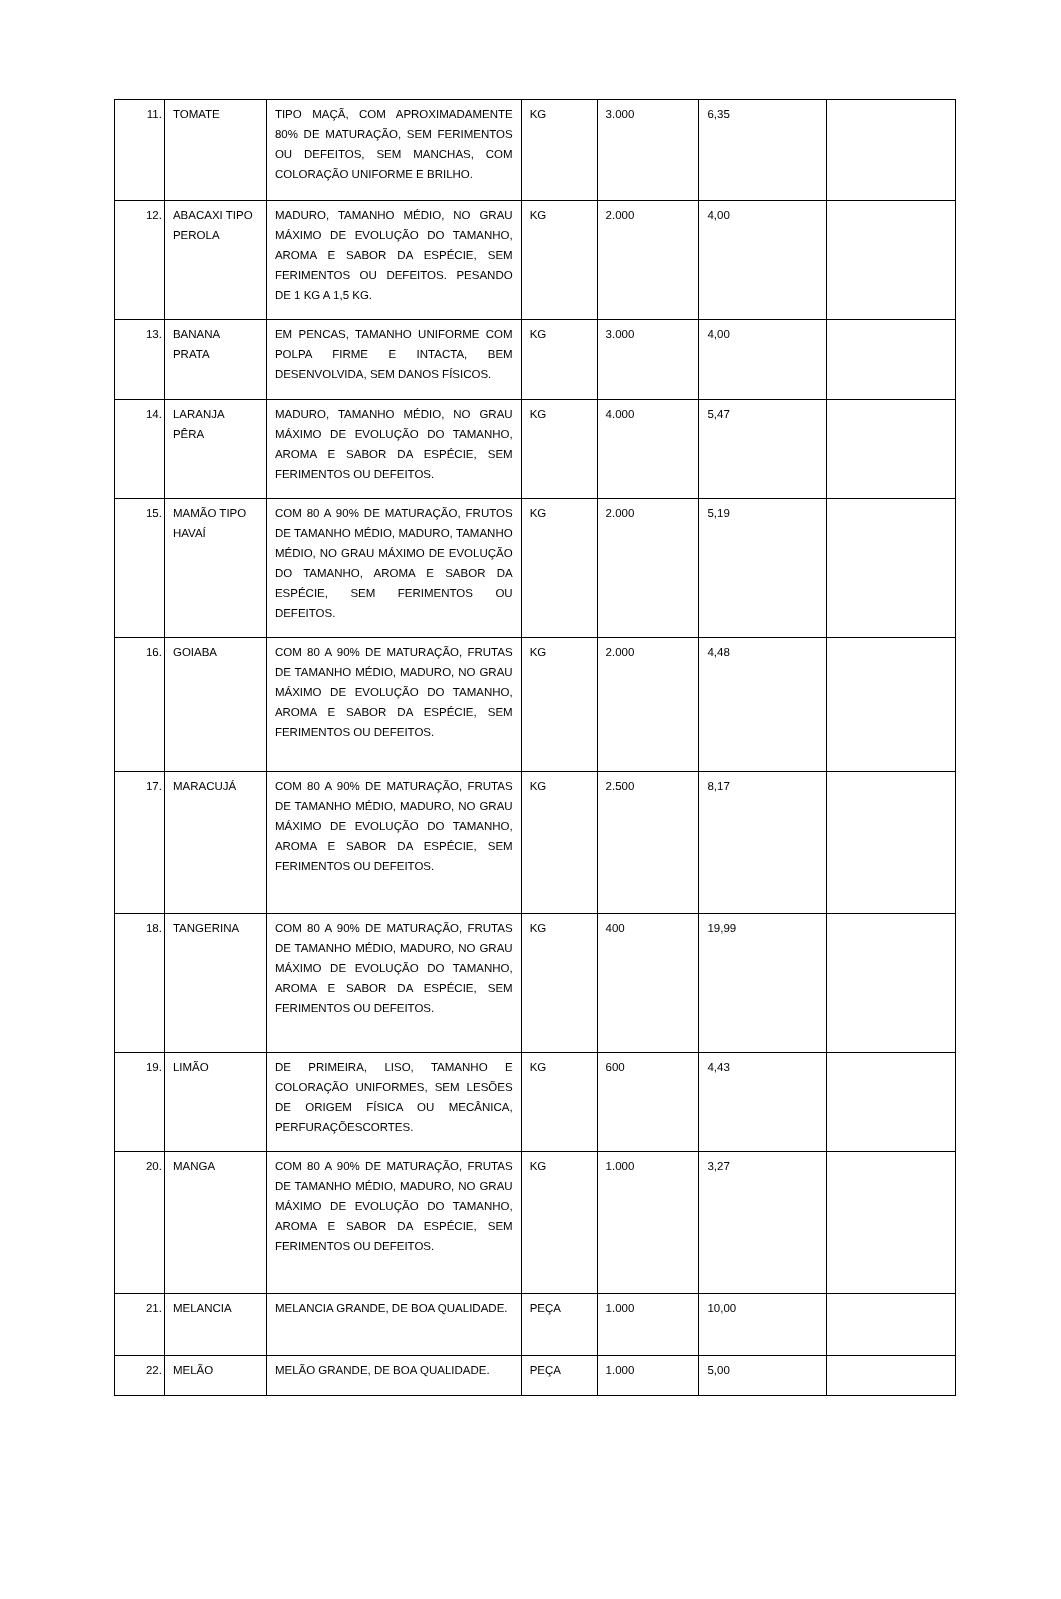| 11. | TOMATE | TIPO MAÇÃ, COM APROXIMADAMENTE 80% DE MATURAÇÃO, SEM FERIMENTOS OU DEFEITOS, SEM MANCHAS, COM COLORAÇÃO UNIFORME E BRILHO. | KG | 3.000 | 6,35 | |
| 12. | ABACAXI TIPO PEROLA | MADURO, TAMANHO MÉDIO, NO GRAU MÁXIMO DE EVOLUÇÃO DO TAMANHO, AROMA E SABOR DA ESPÉCIE, SEM FERIMENTOS OU DEFEITOS. PESANDO DE 1 KG A 1,5 KG. | KG | 2.000 | 4,00 | |
| 13. | BANANA PRATA | EM PENCAS, TAMANHO UNIFORME COM POLPA FIRME E INTACTA, BEM DESENVOLVIDA, SEM DANOS FÍSICOS. | KG | 3.000 | 4,00 | |
| 14. | LARANJA PÊRA | MADURO, TAMANHO MÉDIO, NO GRAU MÁXIMO DE EVOLUÇÃO DO TAMANHO, AROMA E SABOR DA ESPÉCIE, SEM FERIMENTOS OU DEFEITOS. | KG | 4.000 | 5,47 | |
| 15. | MAMÃO TIPO HAVAÍ | COM 80 A 90% DE MATURAÇÃO, FRUTOS DE TAMANHO MÉDIO, MADURO, TAMANHO MÉDIO, NO GRAU MÁXIMO DE EVOLUÇÃO DO TAMANHO, AROMA E SABOR DA ESPÉCIE, SEM FERIMENTOS OU DEFEITOS. | KG | 2.000 | 5,19 | |
| 16. | GOIABA | COM 80 A 90% DE MATURAÇÃO, FRUTAS DE TAMANHO MÉDIO, MADURO, NO GRAU MÁXIMO DE EVOLUÇÃO DO TAMANHO, AROMA E SABOR DA ESPÉCIE, SEM FERIMENTOS OU DEFEITOS. | KG | 2.000 | 4,48 | |
| 17. | MARACUJÁ | COM 80 A 90% DE MATURAÇÃO, FRUTAS DE TAMANHO MÉDIO, MADURO, NO GRAU MÁXIMO DE EVOLUÇÃO DO TAMANHO, AROMA E SABOR DA ESPÉCIE, SEM FERIMENTOS OU DEFEITOS. | KG | 2.500 | 8,17 | |
| 18. | TANGERINA | COM 80 A 90% DE MATURAÇÃO, FRUTAS DE TAMANHO MÉDIO, MADURO, NO GRAU MÁXIMO DE EVOLUÇÃO DO TAMANHO, AROMA E SABOR DA ESPÉCIE, SEM FERIMENTOS OU DEFEITOS. | KG | 400 | 19,99 | |
| 19. | LIMÃO | DE PRIMEIRA, LISO, TAMANHO E COLORAÇÃO UNIFORMES, SEM LESÕES DE ORIGEM FÍSICA OU MECÂNICA, PERFURAÇÕESCORTES. | KG | 600 | 4,43 | |
| 20. | MANGA | COM 80 A 90% DE MATURAÇÃO, FRUTAS DE TAMANHO MÉDIO, MADURO, NO GRAU MÁXIMO DE EVOLUÇÃO DO TAMANHO, AROMA E SABOR DA ESPÉCIE, SEM FERIMENTOS OU DEFEITOS. | KG | 1.000 | 3,27 | |
| 21. | MELANCIA | MELANCIA GRANDE, DE BOA QUALIDADE. | PEÇA | 1.000 | 10,00 | |
| 22. | MELÃO | MELÃO GRANDE, DE BOA QUALIDADE. | PEÇA | 1.000 | 5,00 | |